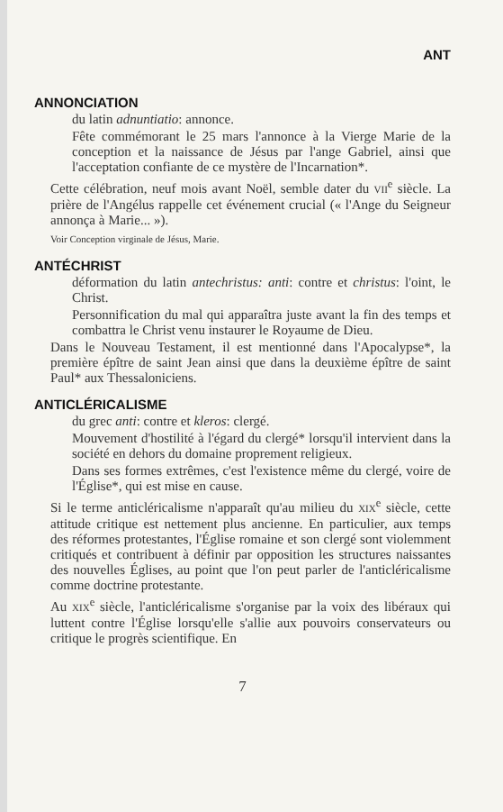ANT
ANNONCIATION
du latin adnuntiatio: annonce.
Fête commémorant le 25 mars l'annonce à la Vierge Marie de la conception et la naissance de Jésus par l'ange Gabriel, ainsi que l'acceptation confiante de ce mystère de l'Incarnation*.
Cette célébration, neuf mois avant Noël, semble dater du VII<sup>e</sup> siècle. La prière de l'Angélus rappelle cet événement crucial (« l'Ange du Seigneur annonça à Marie... »).
Voir Conception virginale de Jésus, Marie.
ANTÉCHRIST
déformation du latin antechristus: anti: contre et christus: l'oint, le Christ.
Personnification du mal qui apparaîtra juste avant la fin des temps et combattra le Christ venu instaurer le Royaume de Dieu.
Dans le Nouveau Testament, il est mentionné dans l'Apocalypse*, la première épître de saint Jean ainsi que dans la deuxième épître de saint Paul* aux Thessaloniciens.
ANTICLÉRICALISME
du grec anti: contre et kleros: clergé.
Mouvement d'hostilité à l'égard du clergé* lorsqu'il intervient dans la société en dehors du domaine proprement religieux.
Dans ses formes extrêmes, c'est l'existence même du clergé, voire de l'Église*, qui est mise en cause.
Si le terme anticléricalisme n'apparaît qu'au milieu du XIX<sup>e</sup> siècle, cette attitude critique est nettement plus ancienne. En particulier, aux temps des réformes protestantes, l'Église romaine et son clergé sont violemment critiqués et contribuent à définir par opposition les structures naissantes des nouvelles Églises, au point que l'on peut parler de l'anticléricalisme comme doctrine protestante.
Au XIX<sup>e</sup> siècle, l'anticléricalisme s'organise par la voix des libéraux qui luttent contre l'Église lorsqu'elle s'allie aux pouvoirs conservateurs ou critique le progrès scientifique. En
7